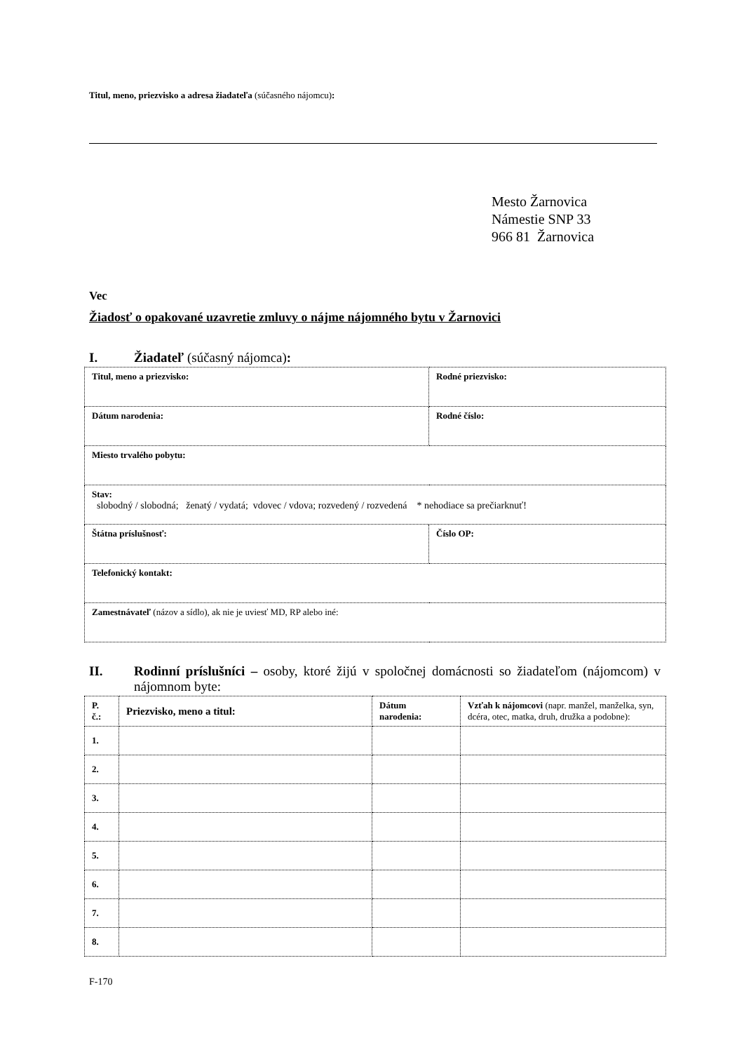Titul, meno, priezvisko a adresa žiadateľa (súčasného nájomcu):
Mesto Žarnovica
Námestie SNP 33
966 81 Žarnovica
Vec
Žiadosť o opakované uzavretie zmluvy o nájme nájomného bytu v Žarnovici
I. Žiadateľ (súčasný nájomca):
| Titul, meno a priezvisko: | Rodné priezvisko: |
| Dátum narodenia: | Rodné číslo: |
| Miesto trvalého pobytu: | |
| Stav: slobodný / slobodná; ženatý / vydatá; vdovec / vdova; rozvedený / rozvedená * nehodiace sa prečiarknuť! | |
| Štátna príslušnosť: | Číslo OP: |
| Telefonický kontakt: | |
| Zamestnávateľ (názov a sídlo), ak nie je uviesť MD, RP alebo iné: | |
II. Rodinní príslušníci – osoby, ktoré žijú v spoločnej domácnosti so žiadateľom (nájomcom) v nájomnom byte:
| P. č.: | Priezvisko, meno a titul: | Dátum narodenia: | Vzťah k nájomcovi (napr. manžel, manželka, syn, dcéra, otec, matka, druh, družka a podobne): |
| --- | --- | --- | --- |
| 1. | | | |
| 2. | | | |
| 3. | | | |
| 4. | | | |
| 5. | | | |
| 6. | | | |
| 7. | | | |
| 8. | | | |
F-170